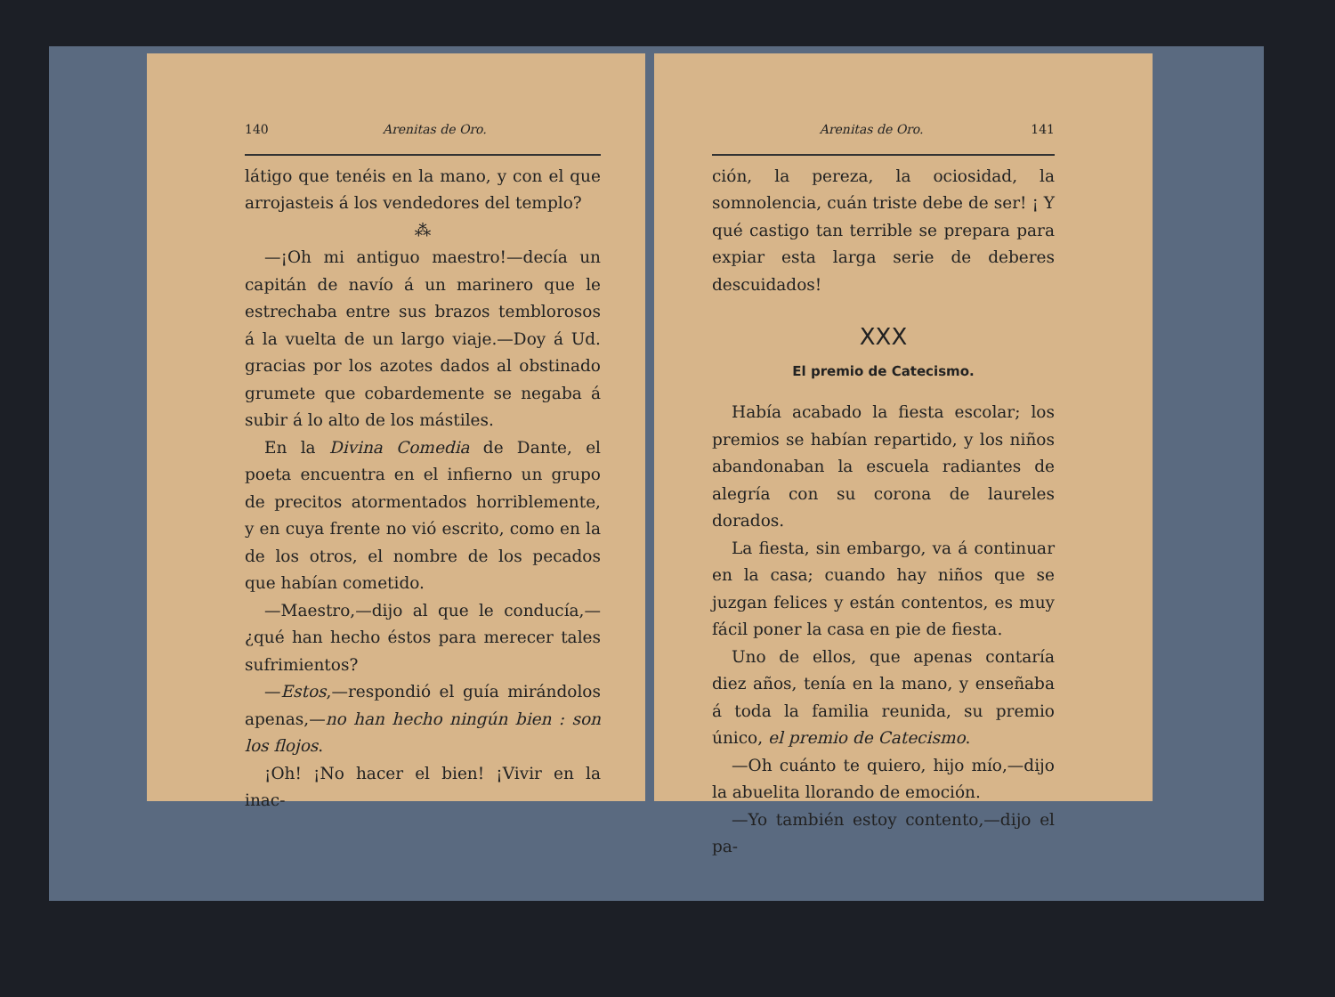140 Arenitas de Oro.
látigo que tenéis en la mano, y con el que arrojasteis á los vendedores del templo?
⁂
—¡Oh mi antiguo maestro!—decía un capitán de navío á un marinero que le estrechaba entre sus brazos temblorosos á la vuelta de un largo viaje.—Doy á Ud. gracias por los azotes dados al obstinado grumete que cobardemente se negaba á subir á lo alto de los mástiles.
En la Divina Comedia de Dante, el poeta encuentra en el infierno un grupo de precitos atormentados horriblemente, y en cuya frente no vió escrito, como en la de los otros, el nombre de los pecados que habían cometido.
—Maestro,—dijo al que le conducía,—¿qué han hecho éstos para merecer tales sufrimientos?
—Estos,—respondió el guía mirándolos apenas,—no han hecho ningún bien : son los flojos.
¡Oh! ¡No hacer el bien! ¡Vivir en la inac-
Arenitas de Oro. 141
ción, la pereza, la ociosidad, la somnolencia, cuán triste debe de ser! ¡ Y qué castigo tan terrible se prepara para expiar esta larga serie de deberes descuidados!
XXX
El premio de Catecismo.
Había acabado la fiesta escolar; los premios se habían repartido, y los niños abandonaban la escuela radiantes de alegría con su corona de laureles dorados.
La fiesta, sin embargo, va á continuar en la casa; cuando hay niños que se juzgan felices y están contentos, es muy fácil poner la casa en pie de fiesta.
Uno de ellos, que apenas contaría diez años, tenía en la mano, y enseñaba á toda la familia reunida, su premio único, el premio de Catecismo.
—Oh cuánto te quiero, hijo mío,—dijo la abuelita llorando de emoción.
—Yo también estoy contento,—dijo el pa-